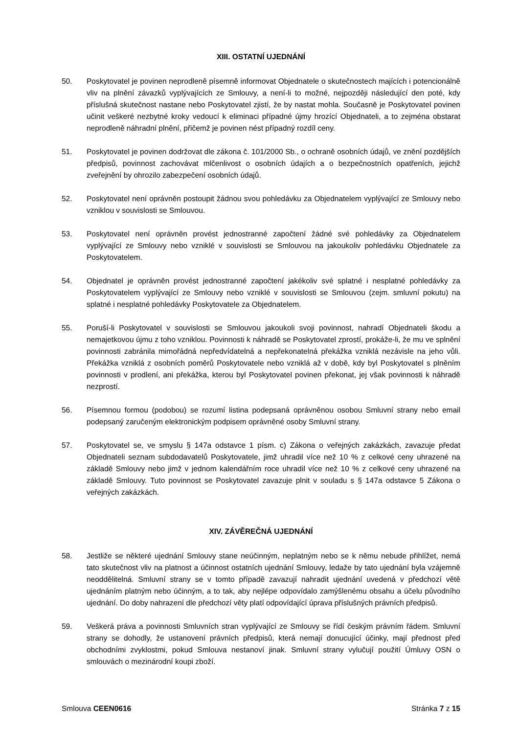XIII. OSTATNÍ UJEDNÁNÍ
50. Poskytovatel je povinen neprodleně písemně informovat Objednatele o skutečnostech majících i potencionálně vliv na plnění závazků vyplývajících ze Smlouvy, a není-li to možné, nejpozději následující den poté, kdy příslušná skutečnost nastane nebo Poskytovatel zjistí, že by nastat mohla. Současně je Poskytovatel povinen učinit veškeré nezbytné kroky vedoucí k eliminaci případné újmy hrozící Objednateli, a to zejména obstarat neprodleně náhradní plnění, přičemž je povinen nést případný rozdíl ceny.
51. Poskytovatel je povinen dodržovat dle zákona č. 101/2000 Sb., o ochraně osobních údajů, ve znění pozdějších předpisů, povinnost zachovávat mlčenlivost o osobních údajích a o bezpečnostních opatřeních, jejichž zveřejnění by ohrozilo zabezpečení osobních údajů.
52. Poskytovatel není oprávněn postoupit žádnou svou pohledávku za Objednatelem vyplývající ze Smlouvy nebo vzniklou v souvislosti se Smlouvou.
53. Poskytovatel není oprávněn provést jednostranné započtení žádné své pohledávky za Objednatelem vyplývající ze Smlouvy nebo vzniklé v souvislosti se Smlouvou na jakoukoliv pohledávku Objednatele za Poskytovatelem.
54. Objednatel je oprávněn provést jednostranné započtení jakékoliv své splatné i nesplatné pohledávky za Poskytovatelem vyplývající ze Smlouvy nebo vzniklé v souvislosti se Smlouvou (zejm. smluvní pokutu) na splatné i nesplatné pohledávky Poskytovatele za Objednatelem.
55. Poruší-li Poskytovatel v souvislosti se Smlouvou jakoukoli svoji povinnost, nahradí Objednateli škodu a nemajetkovou újmu z toho vzniklou. Povinnosti k náhradě se Poskytovatel zprostí, prokáže-li, že mu ve splnění povinnosti zabránila mimořádná nepředvídatelná a nepřekonatelná překážka vzniklá nezávisle na jeho vůli. Překážka vzniklá z osobních poměrů Poskytovatele nebo vzniklá až v době, kdy byl Poskytovatel s plněním povinnosti v prodlení, ani překážka, kterou byl Poskytovatel povinen překonat, jej však povinnosti k náhradě nezprostí.
56. Písemnou formou (podobou) se rozumí listina podepsaná oprávněnou osobou Smluvní strany nebo email podepsaný zaručeným elektronickým podpisem oprávněné osoby Smluvní strany.
57. Poskytovatel se, ve smyslu § 147a odstavce 1 písm. c) Zákona o veřejných zakázkách, zavazuje předat Objednateli seznam subdodavatelů Poskytovatele, jimž uhradil více než 10 % z celkové ceny uhrazené na základě Smlouvy nebo jimž v jednom kalendářním roce uhradil více než 10 % z celkové ceny uhrazené na základě Smlouvy. Tuto povinnost se Poskytovatel zavazuje plnit v souladu s § 147a odstavce 5 Zákona o veřejných zakázkách.
XIV. ZÁVĚREČNÁ UJEDNÁNÍ
58. Jestliže se některé ujednání Smlouvy stane neúčinným, neplatným nebo se k němu nebude přihlížet, nemá tato skutečnost vliv na platnost a účinnost ostatních ujednání Smlouvy, ledaže by tato ujednání byla vzájemně neoddělitelná. Smluvní strany se v tomto případě zavazují nahradit ujednání uvedená v předchozí větě ujednáním platným nebo účinným, a to tak, aby nejlépe odpovídalo zamýšlenému obsahu a účelu původního ujednání. Do doby nahrazení dle předchozí věty platí odpovídající úprava příslušných právních předpisů.
59. Veškerá práva a povinnosti Smluvních stran vyplývající ze Smlouvy se řídí českým právním řádem. Smluvní strany se dohodly, že ustanovení právních předpisů, která nemají donucující účinky, mají přednost před obchodními zvyklostmi, pokud Smlouva nestanoví jinak. Smluvní strany vylučují použití Úmluvy OSN o smlouvách o mezinárodní koupi zboží.
Smlouva CEEN0616 Stránka 7 z 15